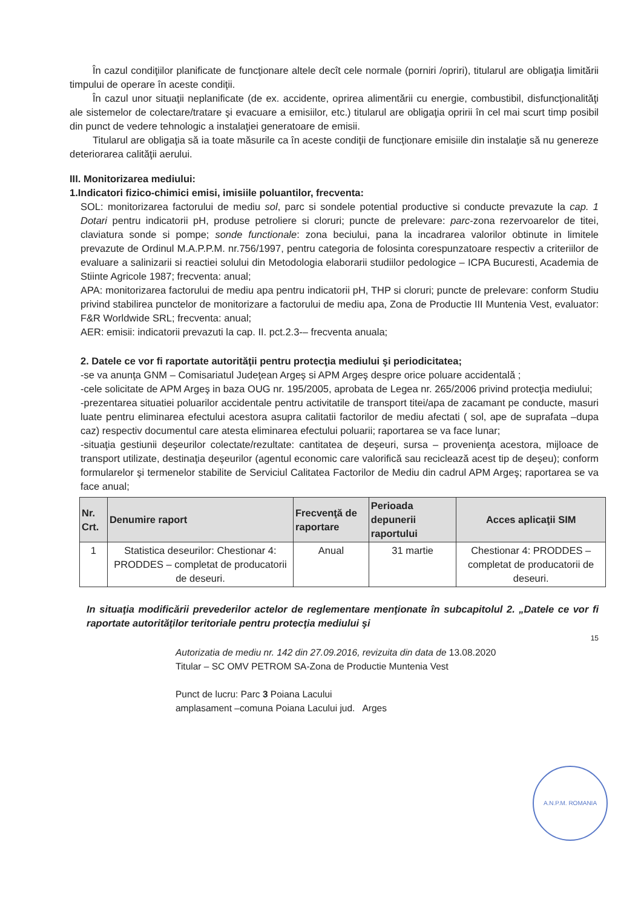În cazul condiţiilor planificate de funcţionare altele decît cele normale (porniri /opriri), titularul are obligaţia limitării timpului de operare în aceste condiţii.
În cazul unor situaţii neplanificate (de ex. accidente, oprirea alimentării cu energie, combustibil, disfuncţionalităţi ale sistemelor de colectare/tratare şi evacuare a emisiilor, etc.) titularul are obligaţia opririi în cel mai scurt timp posibil din punct de vedere tehnologic a instalaţiei generatoare de emisii.
Titularul are obligaţia să ia toate măsurile ca în aceste condiţii de funcţionare emisiile din instalaţie să nu genereze deteriorarea calităţii aerului.
III. Monitorizarea mediului:
1.Indicatori fizico-chimici emisi, imisiile poluantilor, frecventa:
SOL: monitorizarea factorului de mediu sol, parc si sondele potential productive si conducte prevazute la cap. 1 Dotari pentru indicatorii pH, produse petroliere si cloruri; puncte de prelevare: parc-zona rezervoarelor de titei, claviatura sonde si pompe; sonde functionale: zona beciului, pana la incadrarea valorilor obtinute in limitele prevazute de Ordinul M.A.P.P.M. nr.756/1997, pentru categoria de folosinta corespunzatoare respectiv a criteriilor de evaluare a salinizarii si reactiei solului din Metodologia elaborarii studiilor pedologice – ICPA Bucuresti, Academia de Stiinte Agricole 1987; frecventa: anual;
APA: monitorizarea factorului de mediu apa pentru indicatorii pH, THP si cloruri; puncte de prelevare: conform Studiu privind stabilirea punctelor de monitorizare a factorului de mediu apa, Zona de Productie III Muntenia Vest, evaluator: F&R Worldwide SRL; frecventa: anual;
AER: emisii: indicatorii prevazuti la cap. II. pct.2.3-– frecventa anuala;
2. Datele ce vor fi raportate autorităţii pentru protecţia mediului şi periodicitatea;
-se va anunţa GNM – Comisariatul Judeţean Argeş si APM Argeş despre orice poluare accidentală ;
-cele solicitate de APM Argeş in baza OUG nr. 195/2005, aprobata de Legea nr. 265/2006 privind protecţia mediului;
-prezentarea situatiei poluarilor accidentale pentru activitatile de transport titei/apa de zacamant pe conducte, masuri luate pentru eliminarea efectului acestora asupra calitatii factorilor de mediu afectati ( sol, ape de suprafata –dupa caz) respectiv documentul care atesta eliminarea efectului poluarii; raportarea se va face lunar;
-situaţia gestiunii deşeurilor colectate/rezultate: cantitatea de deşeuri, sursa – provenienţa acestora, mijloace de transport utilizate, destinaţia deşeurilor (agentul economic care valorifică sau reciclează acest tip de deşeu); conform formularelor şi termenelor stabilite de Serviciul Calitatea Factorilor de Mediu din cadrul APM Argeş; raportarea se va face anual;
| Nr. Crt. | Denumire raport | Frecvenţă de raportare | Perioada depunerii raportului | Acces aplicaţii SIM |
| --- | --- | --- | --- | --- |
| 1 | Statistica deseurilor: Chestionar 4: PRODDES – completat de producatorii de deseuri. | Anual | 31 martie | Chestionar 4: PRODDES – completat de producatorii de deseuri. |
In situaţia modificării prevederilor actelor de reglementare menţionate în subcapitolul 2. „Datele ce vor fi raportate autorităţilor teritoriale pentru protecţia mediului şi
15
Autorizatia de mediu nr. 142 din 27.09.2016, revizuita din data de 13.08.2020
Titular – SC OMV PETROM SA-Zona de Productie Muntenia Vest
Punct de lucru: Parc 3 Poiana Lacului
amplasament –comuna Poiana Lacului jud. Arges
A.N.P.M. ROMANIA